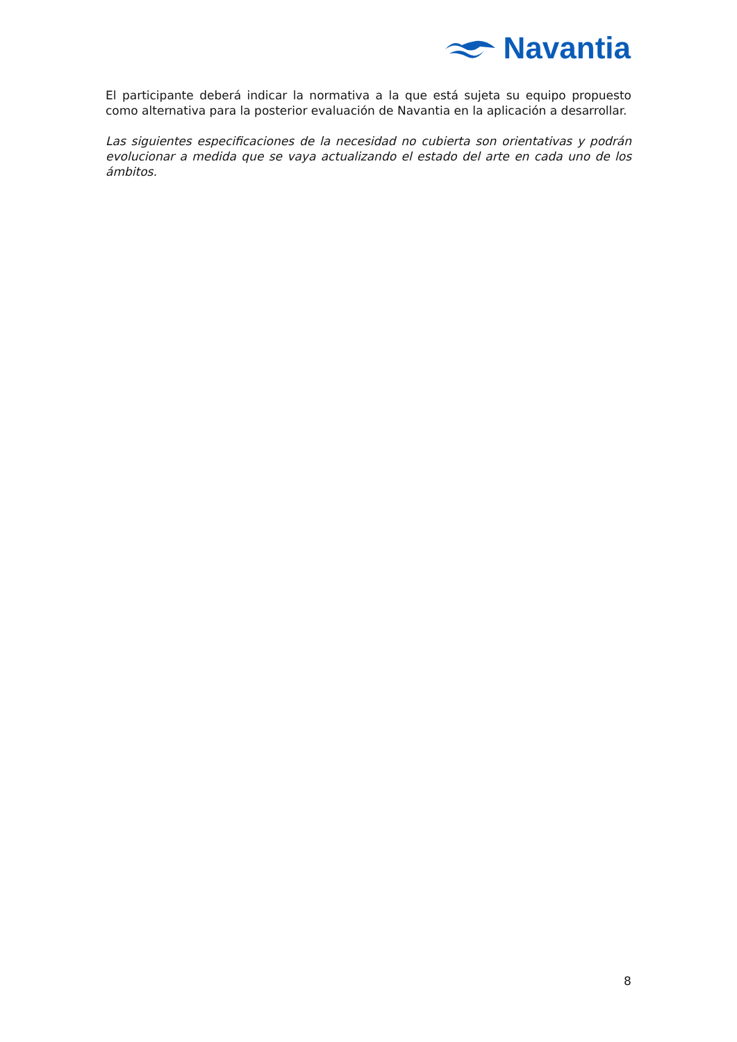Navantia
El participante deberá indicar la normativa a la que está sujeta su equipo propuesto como alternativa para la posterior evaluación de Navantia en la aplicación a desarrollar.
Las siguientes especificaciones de la necesidad no cubierta son orientativas y podrán evolucionar a medida que se vaya actualizando el estado del arte en cada uno de los ámbitos.
8